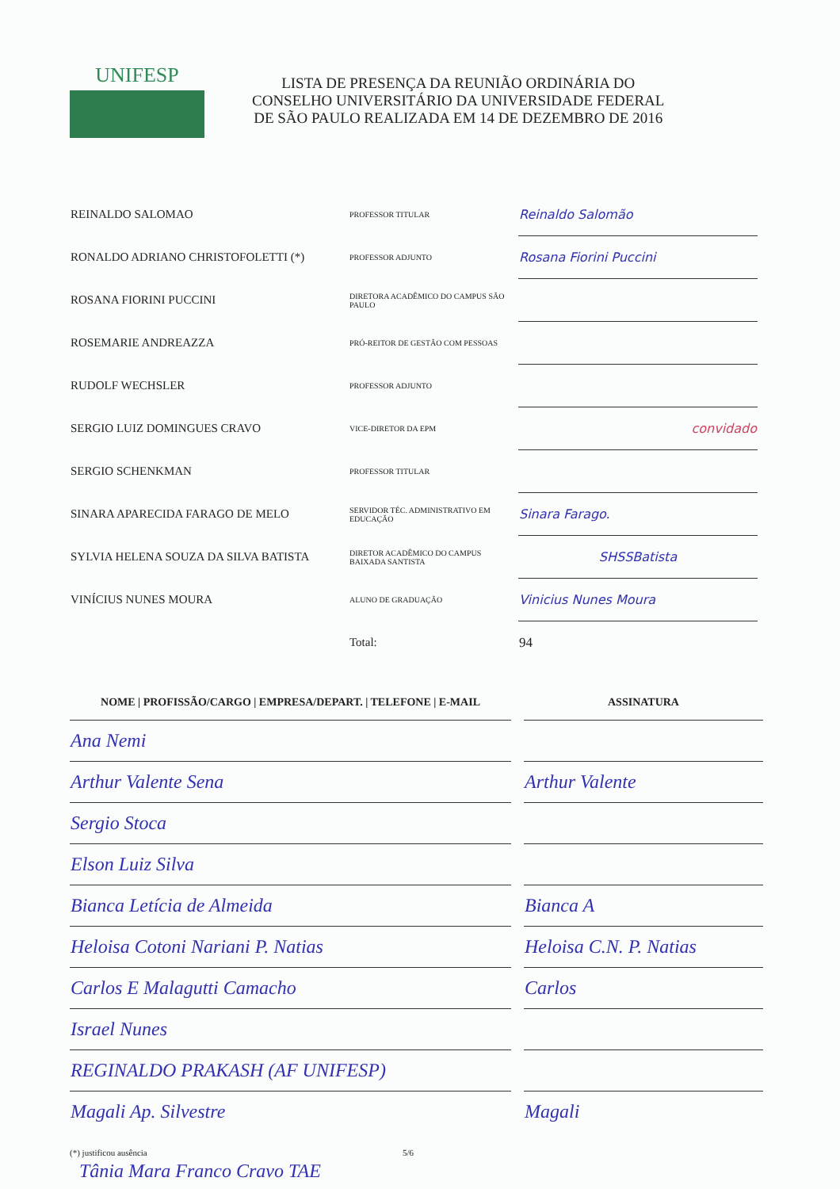UNIFESP
LISTA DE PRESENÇA DA REUNIÃO ORDINÁRIA DO
CONSELHO UNIVERSITÁRIO DA UNIVERSIDADE FEDERAL
DE SÃO PAULO REALIZADA EM 14 DE DEZEMBRO DE 2016
| REINALDO SALOMAO | PROFESSOR TITULAR | Reinaldo Salomão |
| RONALDO ADRIANO CHRISTOFOLETTI (*) | PROFESSOR ADJUNTO | Rosana Fiorini Puccini |
| ROSANA FIORINI PUCCINI | DIRETORA ACADÊMICO DO CAMPUS SÃO PAULO | |
| ROSEMARIE ANDREAZZA | PRÓ-REITOR DE GESTÃO COM PESSOAS | |
| RUDOLF WECHSLER | PROFESSOR ADJUNTO | |
| SERGIO LUIZ DOMINGUES CRAVO | VICE-DIRETOR DA EPM | convidado |
| SERGIO SCHENKMAN | PROFESSOR TITULAR | |
| SINARA APARECIDA FARAGO DE MELO | SERVIDOR TÉC. ADMINISTRATIVO EM EDUCAÇÃO | Sinara Farago. |
| SYLVIA HELENA SOUZA DA SILVA BATISTA | DIRETOR ACADÊMICO DO CAMPUS BAIXADA SANTISTA | SHSSBatista |
| VINÍCIUS NUNES MOURA | ALUNO DE GRADUAÇÃO | Vinicius Nunes Moura |
| | Total: | 94 |
| NOME / PROFISSÃO/CARGO / EMPRESA/DEPART. / TELEFONE / E-MAIL | | ASSINATURA |
| --- | --- | --- |
| Ana Nemi | | |
| Arthur Valente Sena | | Arthur Valente |
| Sergio Stoca | | |
| Elson Luiz Silva | | |
| Bianca Letícia de Almeida | | Bianca A |
| Heloisa Cotoni Nariani P. Natias | | Heloisa C.N. P. Natias |
| Carlos E Malagutti Camacho | | Carlos |
| Israel Nunes | | |
| REGINALDO PRAKASH (AF UNIFESP) | | |
| Magali Ap. Silvestre | | Magali |
(*) justificou ausência 5/6
Tânia Mara Franco Cravo TAE